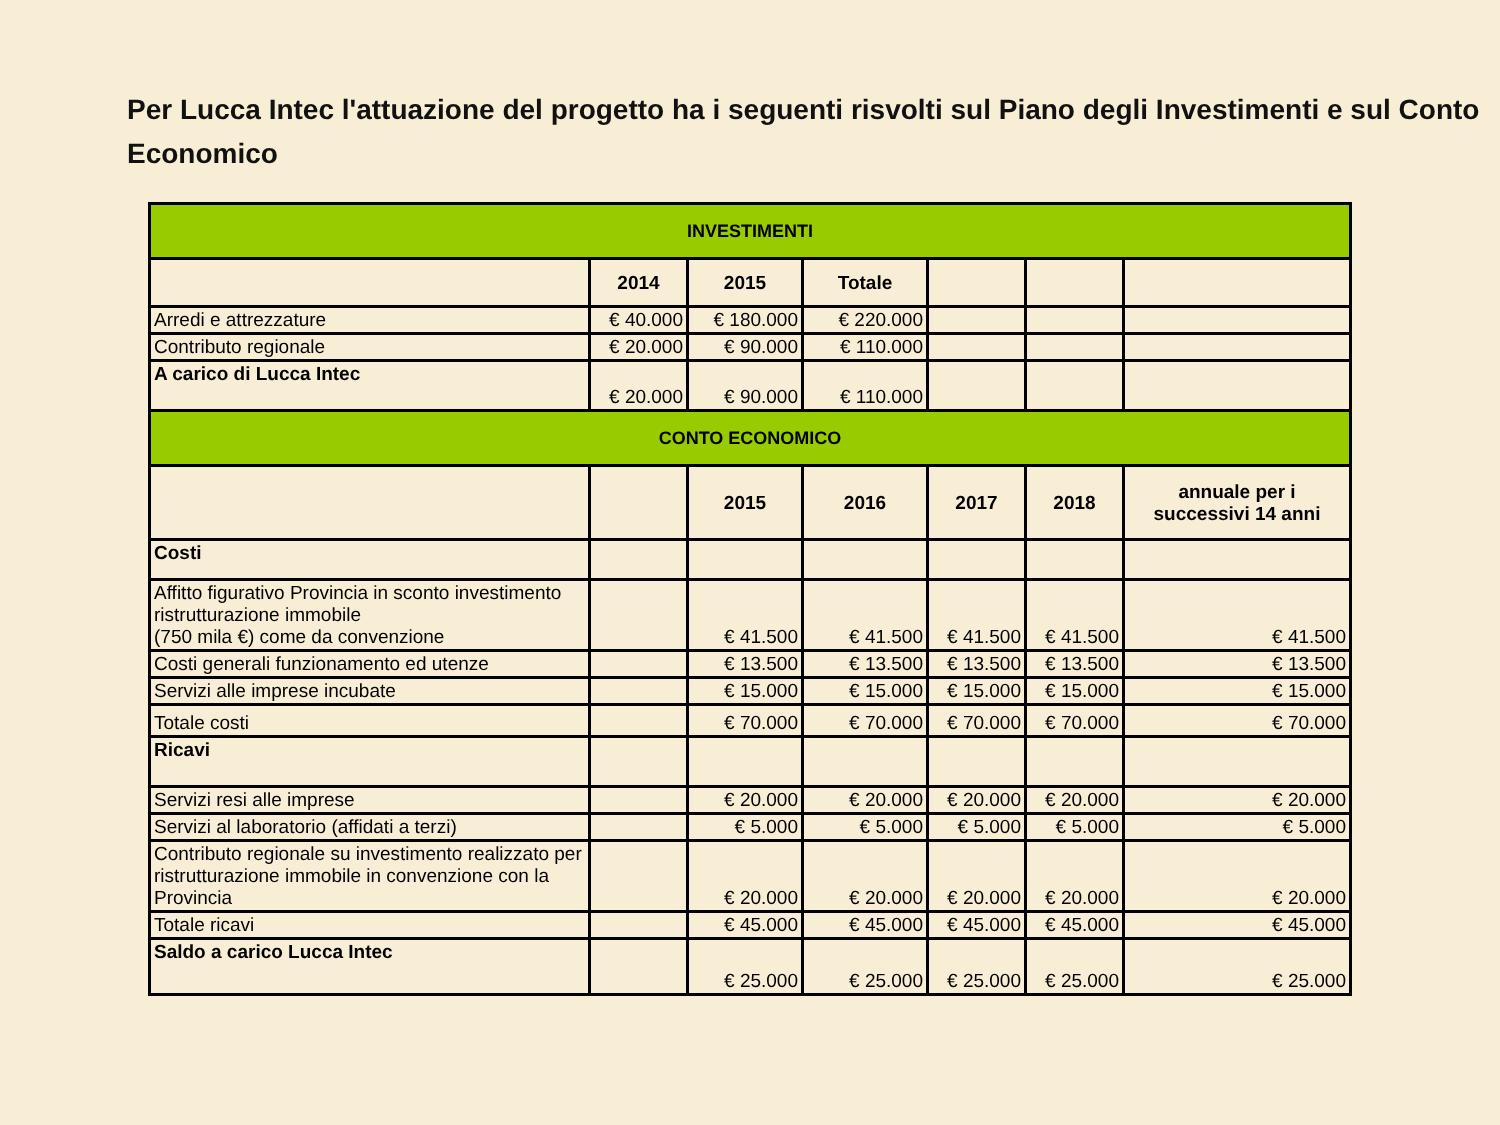Per Lucca Intec l'attuazione del progetto ha i seguenti risvolti sul Piano degli Investimenti e sul Conto Economico
| INVESTIMENTI | | | | | | |
| --- | --- | --- | --- | --- | --- | --- |
| | 2014 | 2015 | Totale | | | |
| Arredi e attrezzature | € 40.000 | € 180.000 | € 220.000 | | | |
| Contributo regionale | € 20.000 | € 90.000 | € 110.000 | | | |
| A carico di Lucca Intec | € 20.000 | € 90.000 | € 110.000 | | | |
| CONTO ECONOMICO | | | | | | |
| | | 2015 | 2016 | 2017 | 2018 | annuale per i successivi 14 anni |
| Costi | | | | | | |
| Affitto figurativo Provincia in sconto investimento ristrutturazione immobile (750 mila €) come da convenzione | | € 41.500 | € 41.500 | € 41.500 | € 41.500 | € 41.500 |
| Costi generali funzionamento ed utenze | | € 13.500 | € 13.500 | € 13.500 | € 13.500 | € 13.500 |
| Servizi alle imprese incubate | | € 15.000 | € 15.000 | € 15.000 | € 15.000 | € 15.000 |
| Totale costi | | € 70.000 | € 70.000 | € 70.000 | € 70.000 | € 70.000 |
| Ricavi | | | | | | |
| Servizi resi alle imprese | | € 20.000 | € 20.000 | € 20.000 | € 20.000 | € 20.000 |
| Servizi al laboratorio (affidati a terzi) | | € 5.000 | € 5.000 | € 5.000 | € 5.000 | € 5.000 |
| Contributo regionale su investimento realizzato per ristrutturazione immobile in convenzione con la Provincia | | € 20.000 | € 20.000 | € 20.000 | € 20.000 | € 20.000 |
| Totale ricavi | | € 45.000 | € 45.000 | € 45.000 | € 45.000 | € 45.000 |
| Saldo a carico Lucca Intec | | € 25.000 | € 25.000 | € 25.000 | € 25.000 | € 25.000 |